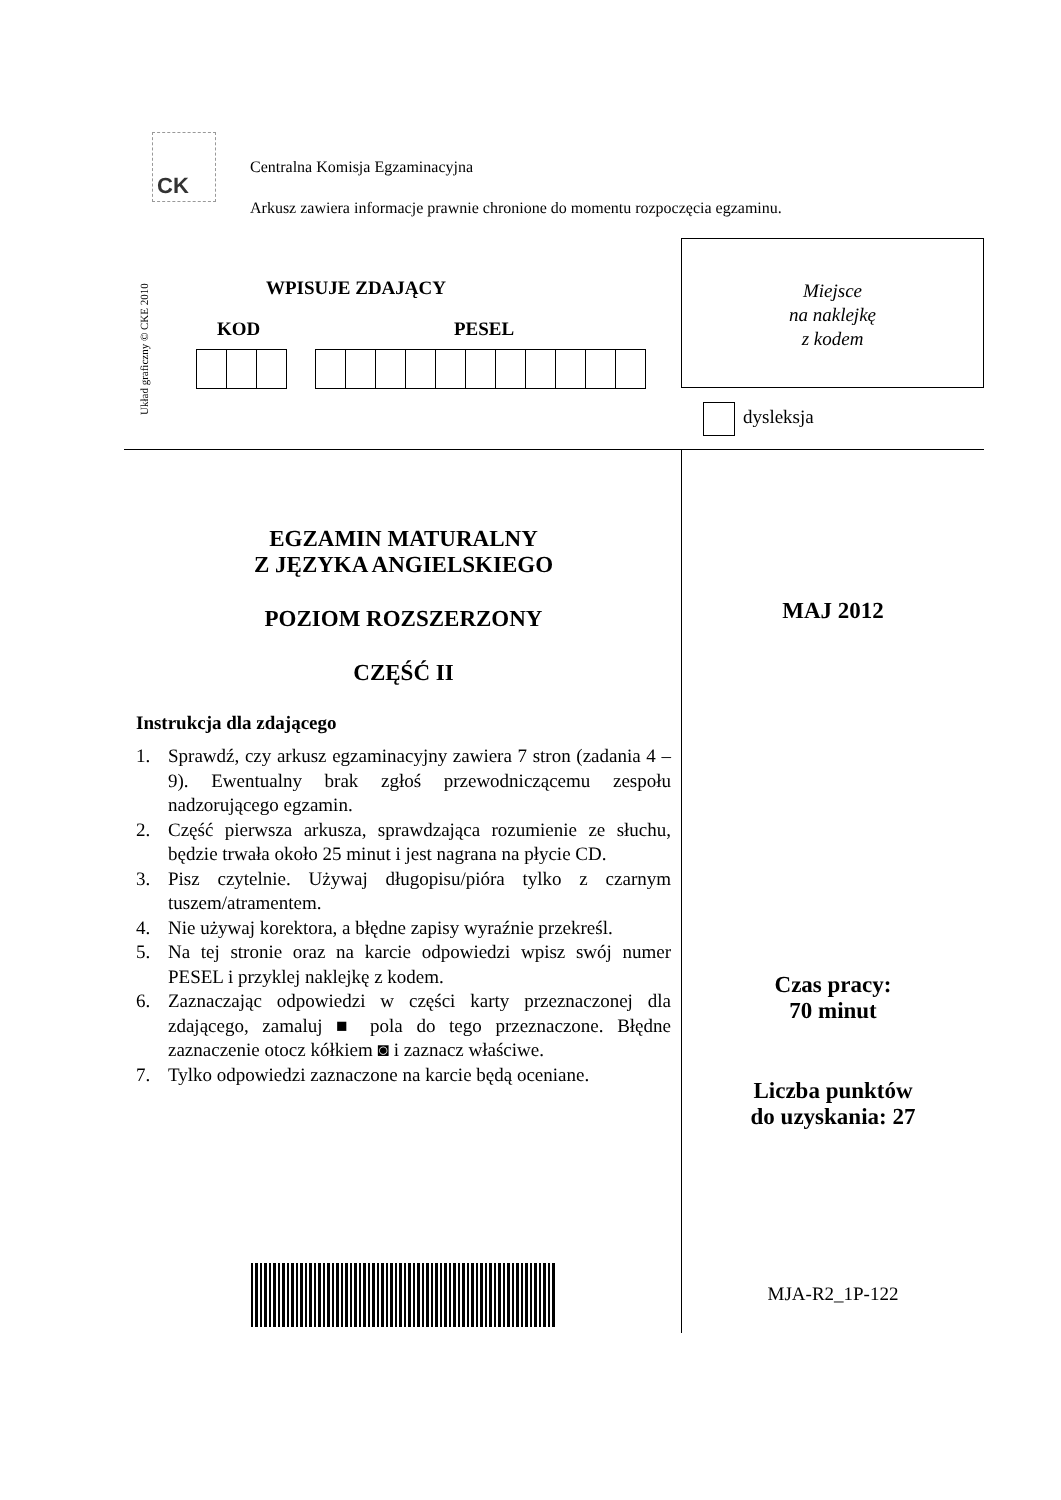CK
Centralna Komisja Egzaminacyjna
Arkusz zawiera informacje prawnie chronione do momentu rozpoczęcia egzaminu.
Układ graficzny © CKE 2010
WPISUJE ZDAJĄCY
KOD PESEL
Miejsce
na naklejkę
z kodem
dysleksja
EGZAMIN MATURALNY
Z JĘZYKA ANGIELSKIEGO
POZIOM ROZSZERZONY
CZĘŚĆ II
Instrukcja dla zdającego
1. Sprawdź, czy arkusz egzaminacyjny zawiera 7 stron (zadania 4 – 9). Ewentualny brak zgłoś przewodniczącemu zespołu nadzorującego egzamin.
2. Część pierwsza arkusza, sprawdzająca rozumienie ze słuchu, będzie trwała około 25 minut i jest nagrana na płycie CD.
3. Pisz czytelnie. Używaj długopisu/pióra tylko z czarnym tuszem/atramentem.
4. Nie używaj korektora, a błędne zapisy wyraźnie przekreśl.
5. Na tej stronie oraz na karcie odpowiedzi wpisz swój numer PESEL i przyklej naklejkę z kodem.
6. Zaznaczając odpowiedzi w części karty przeznaczonej dla zdającego, zamaluj ■ pola do tego przeznaczone. Błędne zaznaczenie otocz kółkiem ◙ i zaznacz właściwe.
7. Tylko odpowiedzi zaznaczone na karcie będą oceniane.
MAJ 2012
Czas pracy:
70 minut
Liczba punktów
do uzyskania: 27
MJA-R2_1P-122